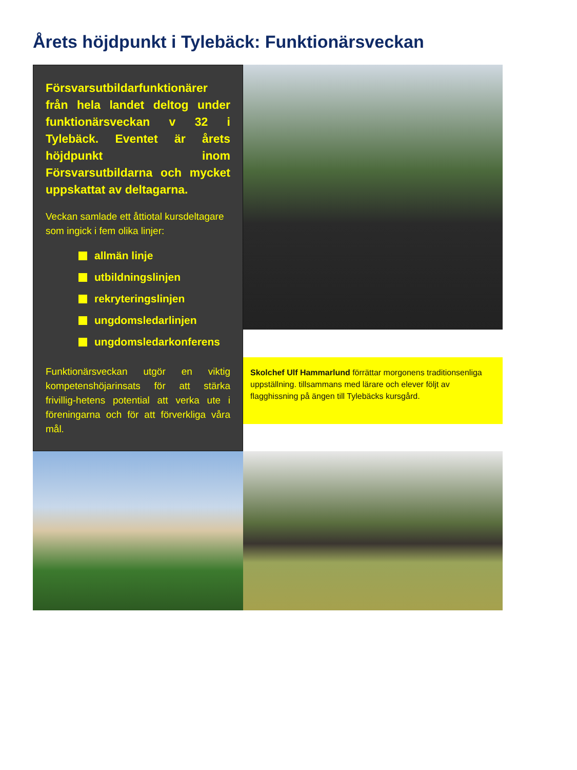Årets höjdpunkt i Tylebäck: Funktionärsveckan
Försvarsutbildarfunktionärer från hela landet deltog under funktionärsveckan v 32 i Tylebäck. Eventet är årets höjdpunkt inom Försvarsutbildarna och mycket uppskattat av deltagarna.
Veckan samlade ett åttiotal kursdeltagare som ingick i fem olika linjer:
allmän linje
utbildningslinjen
rekryteringslinjen
ungdomsledarlinjen
ungdomsledarkonferens
Funktionärsveckan utgör en viktig kompetenshöjarinsats för att stärka frivillig-hetens potential att verka ute i föreningarna och för att förverkliga våra mål.
Skolchef Ulf Hammarlund förrättar morgonens traditionsenliga uppställning. tillsammans med lärare och elever följt av flagghissning på ängen till Tylebäcks kursgård.